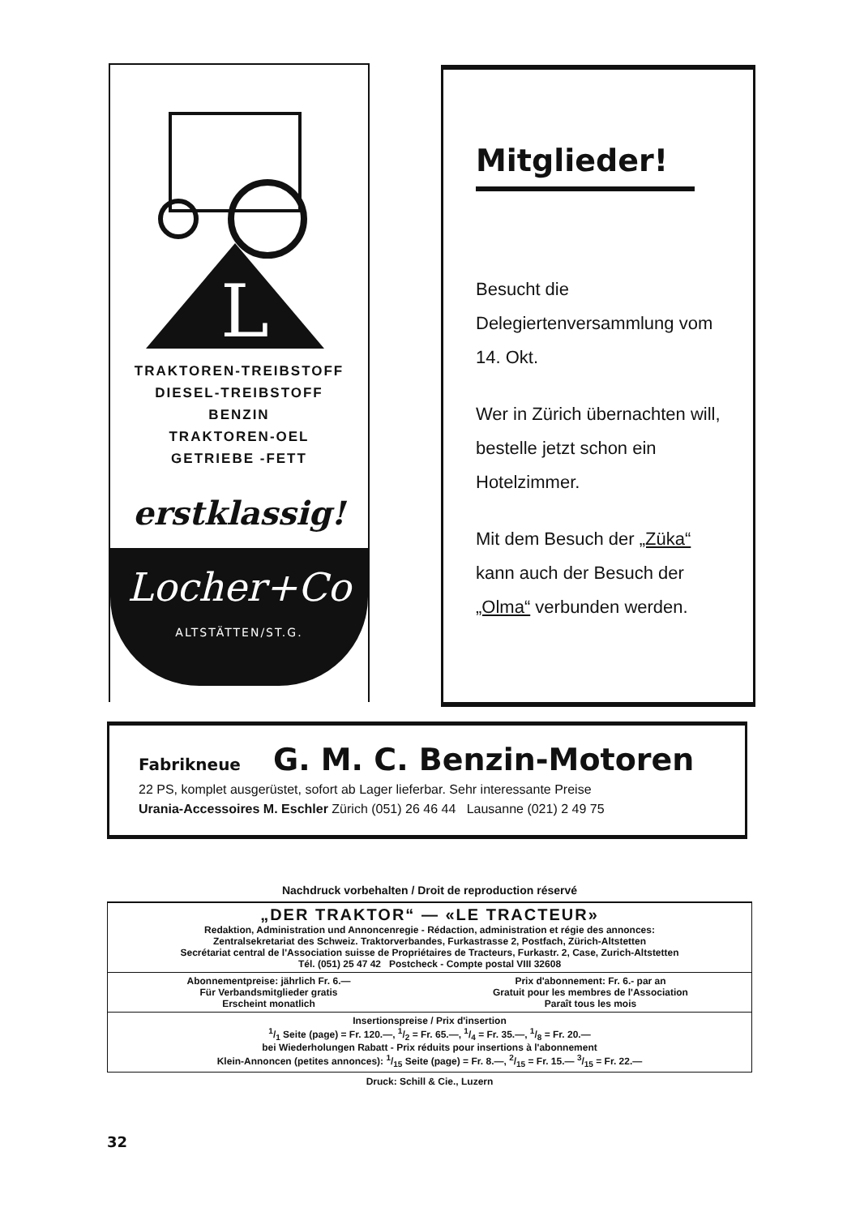L
TRAKTOREN-TREIBSTOFF
DIESEL-TREIBSTOFF
BENZIN
TRAKTOREN-OEL
GETRIEBE -FETT
erstklassig!
Locher+Co
ALTSTÄTTEN/ST.G.
Mitglieder!
Besucht die Delegiertenversammlung vom 14. Okt.
Wer in Zürich übernachten will, bestelle jetzt schon ein Hotelzimmer.
Mit dem Besuch der „Züka“ kann auch der Besuch der „Olma“ verbunden werden.
Fabrikneue G. M. C. Benzin-Motoren
22 PS, komplet ausgerüstet, sofort ab Lager lieferbar. Sehr interessante Preise
Urania-Accessoires M. Eschler Zürich (051) 26 46 44 Lausanne (021) 2 49 75
Nachdruck vorbehalten / Droit de reproduction réservé
„DER TRAKTOR“ — «LE TRACTEUR»
Redaktion, Administration und Annoncenregie - Rédaction, administration et régie des annonces:
Zentralsekretariat des Schweiz. Traktorverbandes, Furkastrasse 2, Postfach, Zürich-Altstetten
Secrétariat central de l'Association suisse de Propriétaires de Tracteurs, Furkastr. 2, Case, Zurich-Altstetten
Tél. (051) 25 47 42 Postcheck - Compte postal VIII 32608
Abonnementpreise: jährlich Fr. 6.—
Für Verbandsmitglieder gratis
Erscheint monatlich
Prix d'abonnement: Fr. 6.- par an
Gratuit pour les membres de l'Association
Paraît tous les mois
Insertionspreise / Prix d'insertion
1/1 Seite (page) = Fr. 120.—, 1/2 = Fr. 65.—, 1/4 = Fr. 35.—, 1/8 = Fr. 20.—
bei Wiederholungen Rabatt - Prix réduits pour insertions à l'abonnement
Klein-Annoncen (petites annonces): 1/15 Seite (page) = Fr. 8.—, 2/15 = Fr. 15.— 3/15 = Fr. 22.—
Druck: Schill & Cie., Luzern
32